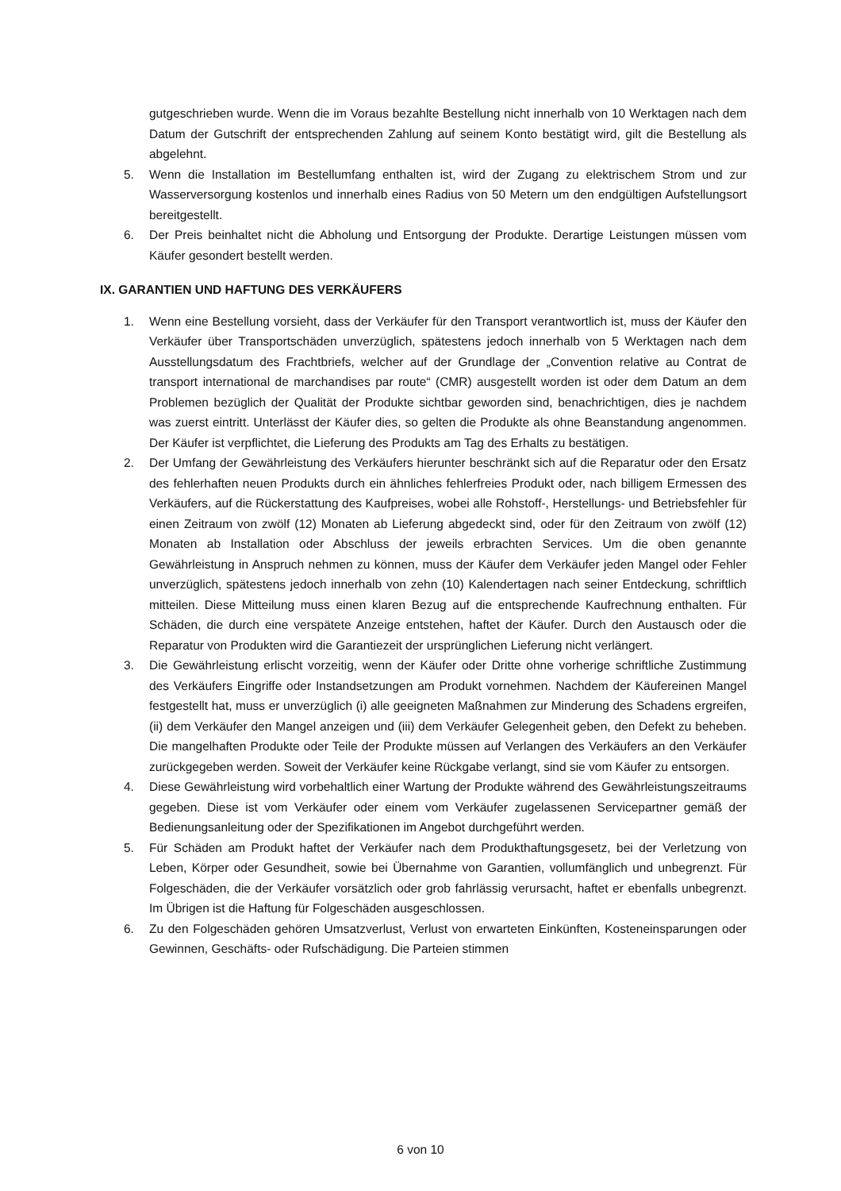gutgeschrieben wurde. Wenn die im Voraus bezahlte Bestellung nicht innerhalb von 10 Werktagen nach dem Datum der Gutschrift der entsprechenden Zahlung auf seinem Konto bestätigt wird, gilt die Bestellung als abgelehnt.
5. Wenn die Installation im Bestellumfang enthalten ist, wird der Zugang zu elektrischem Strom und zur Wasserversorgung kostenlos und innerhalb eines Radius von 50 Metern um den endgültigen Aufstellungsort bereitgestellt.
6. Der Preis beinhaltet nicht die Abholung und Entsorgung der Produkte. Derartige Leistungen müssen vom Käufer gesondert bestellt werden.
IX. GARANTIEN UND HAFTUNG DES VERKÄUFERS
1. Wenn eine Bestellung vorsieht, dass der Verkäufer für den Transport verantwortlich ist, muss der Käufer den Verkäufer über Transportschäden unverzüglich, spätestens jedoch innerhalb von 5 Werktagen nach dem Ausstellungsdatum des Frachtbriefs, welcher auf der Grundlage der „Convention relative au Contrat de transport international de marchandises par route“ (CMR) ausgestellt worden ist oder dem Datum an dem Problemen bezüglich der Qualität der Produkte sichtbar geworden sind, benachrichtigen, dies je nachdem was zuerst eintritt. Unterlässt der Käufer dies, so gelten die Produkte als ohne Beanstandung angenommen. Der Käufer ist verpflichtet, die Lieferung des Produkts am Tag des Erhalts zu bestätigen.
2. Der Umfang der Gewährleistung des Verkäufers hierunter beschränkt sich auf die Reparatur oder den Ersatz des fehlerhaften neuen Produkts durch ein ähnliches fehlerfreies Produkt oder, nach billigem Ermessen des Verkäufers, auf die Rückerstattung des Kaufpreises, wobei alle Rohstoff-, Herstellungs- und Betriebsfehler für einen Zeitraum von zwölf (12) Monaten ab Lieferung abgedeckt sind, oder für den Zeitraum von zwölf (12) Monaten ab Installation oder Abschluss der jeweils erbrachten Services. Um die oben genannte Gewährleistung in Anspruch nehmen zu können, muss der Käufer dem Verkäufer jeden Mangel oder Fehler unverzüglich, spätestens jedoch innerhalb von zehn (10) Kalendertagen nach seiner Entdeckung, schriftlich mitteilen. Diese Mitteilung muss einen klaren Bezug auf die entsprechende Kaufrechnung enthalten. Für Schäden, die durch eine verspätete Anzeige entstehen, haftet der Käufer. Durch den Austausch oder die Reparatur von Produkten wird die Garantiezeit der ursprünglichen Lieferung nicht verlängert.
3. Die Gewährleistung erlischt vorzeitig, wenn der Käufer oder Dritte ohne vorherige schriftliche Zustimmung des Verkäufers Eingriffe oder Instandsetzungen am Produkt vornehmen. Nachdem der Käufereinen Mangel festgestellt hat, muss er unverzüglich (i) alle geeigneten Maßnahmen zur Minderung des Schadens ergreifen, (ii) dem Verkäufer den Mangel anzeigen und (iii) dem Verkäufer Gelegenheit geben, den Defekt zu beheben. Die mangelhaften Produkte oder Teile der Produkte müssen auf Verlangen des Verkäufers an den Verkäufer zurückgegeben werden. Soweit der Verkäufer keine Rückgabe verlangt, sind sie vom Käufer zu entsorgen.
4. Diese Gewährleistung wird vorbehaltlich einer Wartung der Produkte während des Gewährleistungszeitraums gegeben. Diese ist vom Verkäufer oder einem vom Verkäufer zugelassenen Servicepartner gemäß der Bedienungsanleitung oder der Spezifikationen im Angebot durchgeführt werden.
5. Für Schäden am Produkt haftet der Verkäufer nach dem Produkthaftungsgesetz, bei der Verletzung von Leben, Körper oder Gesundheit, sowie bei Übernahme von Garantien, vollumfänglich und unbegrenzt. Für Folgeschäden, die der Verkäufer vorsätzlich oder grob fahrlässig verursacht, haftet er ebenfalls unbegrenzt. Im Übrigen ist die Haftung für Folgeschäden ausgeschlossen.
6. Zu den Folgeschäden gehören Umsatzverlust, Verlust von erwarteten Einkünften, Kosteneinsparungen oder Gewinnen, Geschäfts- oder Rufschädigung. Die Parteien stimmen
6 von 10